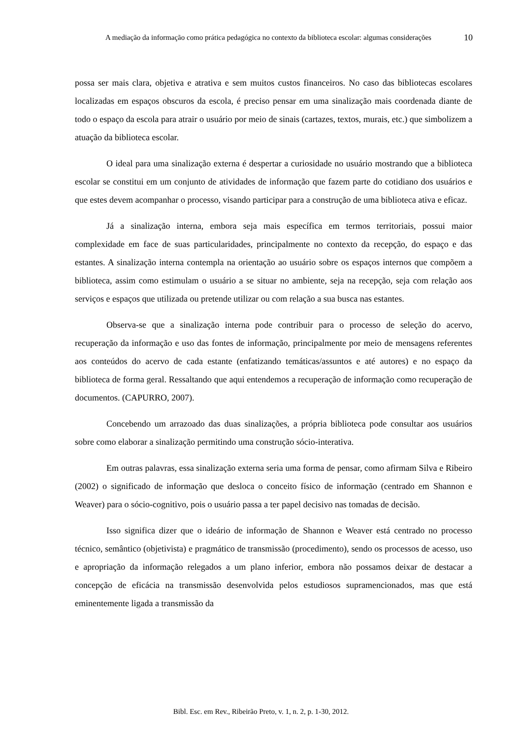A mediação da informação como prática pedagógica no contexto da biblioteca escolar: algumas considerações
10
possa ser mais clara, objetiva e atrativa e sem muitos custos financeiros. No caso das bibliotecas escolares localizadas em espaços obscuros da escola, é preciso pensar em uma sinalização mais coordenada diante de todo o espaço da escola para atrair o usuário por meio de sinais (cartazes, textos, murais, etc.) que simbolizem a atuação da biblioteca escolar.
O ideal para uma sinalização externa é despertar a curiosidade no usuário mostrando que a biblioteca escolar se constitui em um conjunto de atividades de informação que fazem parte do cotidiano dos usuários e que estes devem acompanhar o processo, visando participar para a construção de uma biblioteca ativa e eficaz.
Já a sinalização interna, embora seja mais específica em termos territoriais, possui maior complexidade em face de suas particularidades, principalmente no contexto da recepção, do espaço e das estantes. A sinalização interna contempla na orientação ao usuário sobre os espaços internos que compõem a biblioteca, assim como estimulam o usuário a se situar no ambiente, seja na recepção, seja com relação aos serviços e espaços que utilizada ou pretende utilizar ou com relação a sua busca nas estantes.
Observa-se que a sinalização interna pode contribuir para o processo de seleção do acervo, recuperação da informação e uso das fontes de informação, principalmente por meio de mensagens referentes aos conteúdos do acervo de cada estante (enfatizando temáticas/assuntos e até autores) e no espaço da biblioteca de forma geral. Ressaltando que aqui entendemos a recuperação de informação como recuperação de documentos. (CAPURRO, 2007).
Concebendo um arrazoado das duas sinalizações, a própria biblioteca pode consultar aos usuários sobre como elaborar a sinalização permitindo uma construção sócio-interativa.
Em outras palavras, essa sinalização externa seria uma forma de pensar, como afirmam Silva e Ribeiro (2002) o significado de informação que desloca o conceito físico de informação (centrado em Shannon e Weaver) para o sócio-cognitivo, pois o usuário passa a ter papel decisivo nas tomadas de decisão.
Isso significa dizer que o ideário de informação de Shannon e Weaver está centrado no processo técnico, semântico (objetivista) e pragmático de transmissão (procedimento), sendo os processos de acesso, uso e apropriação da informação relegados a um plano inferior, embora não possamos deixar de destacar a concepção de eficácia na transmissão desenvolvida pelos estudiosos supramencionados, mas que está eminentemente ligada a transmissão da
Bibl. Esc. em Rev., Ribeirão Preto, v. 1, n. 2, p. 1-30, 2012.